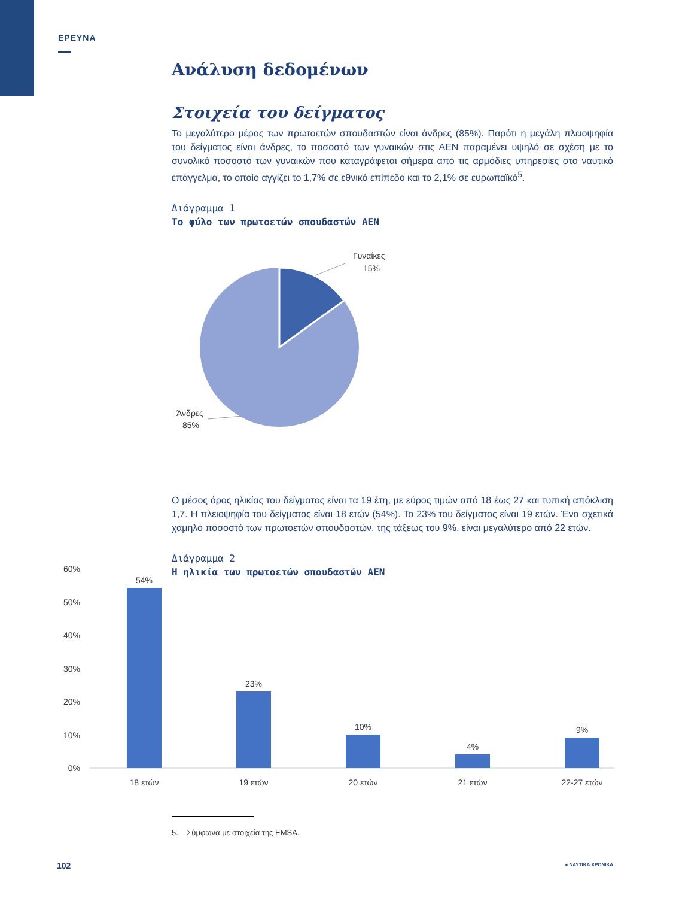ΕΡΕΥΝΑ
Ανάλυση δεδομένων
Στοιχεία του δείγματος
Το μεγαλύτερο μέρος των πρωτοετών σπουδαστών είναι άνδρες (85%). Παρότι η μεγάλη πλειοψηφία του δείγματος είναι άνδρες, το ποσοστό των γυναικών στις ΑΕΝ παραμένει υψηλό σε σχέση με το συνολικό ποσοστό των γυναικών που καταγράφεται σήμερα από τις αρμόδιες υπηρεσίες στο ναυτικό επάγγελμα, το οποίο αγγίζει το 1,7% σε εθνικό επίπεδο και το 2,1% σε ευρωπαϊκό<sup>5</sup>.
Διάγραμμα 1
Το φύλο των πρωτοετών σπουδαστών ΑΕΝ
Γυναίκες
15%
Άνδρες
85%
Ο μέσος όρος ηλικίας του δείγματος είναι τα 19 έτη, με εύρος τιμών από 18 έως 27 και τυπική απόκλιση 1,7. Η πλειοψηφία του δείγματος είναι 18 ετών (54%). Το 23% του δείγματος είναι 19 ετών. Ένα σχετικά χαμηλό ποσοστό των πρωτοετών σπουδαστών, της τάξεως του 9%, είναι μεγαλύτερο από 22 ετών.
Διάγραμμα 2
Η ηλικία των πρωτοετών σπουδαστών ΑΕΝ
60%
50%
40%
30%
20%
10%
0%
54%
23%
10%
4%
9%
18 ετών
19 ετών
20 ετών
21 ετών
22-27 ετών
5. Σύμφωνα με στοιχεία της EMSA.
102 ● ΝΑΥΤΙΚΑ ΧΡΟΝΙΚΑ